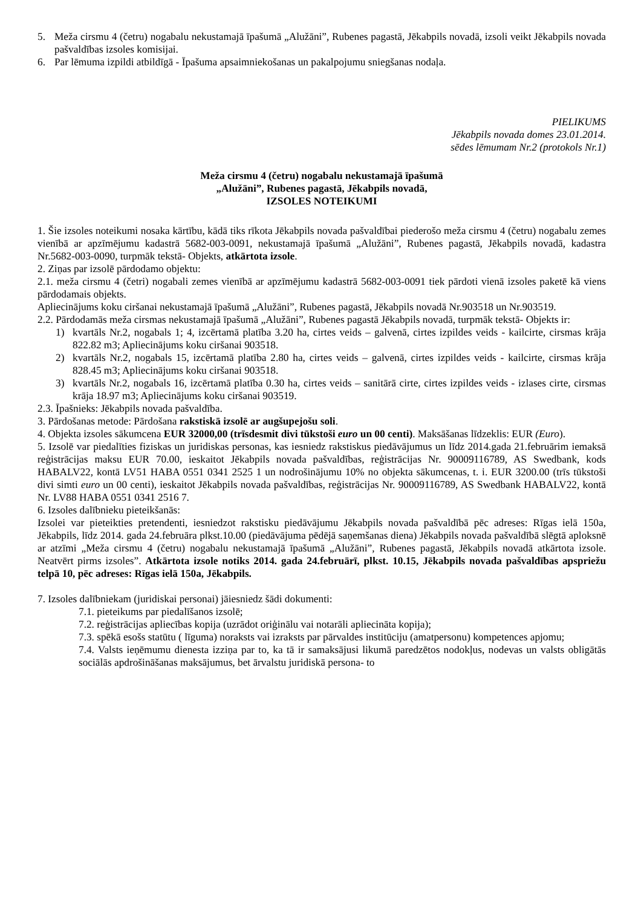5. Meža cirsmu 4 (četru) nogabalu nekustamajā īpašumā „Alužāni”, Rubenes pagastā, Jēkabpils novadā, izsoli veikt Jēkabpils novada pašvaldības izsoles komisijai.
6. Par lēmuma izpildi atbildīgā - Īpašuma apsaimniekošanas un pakalpojumu sniegšanas nodaļa.
PIELIKUMS
Jēkabpils novada domes 23.01.2014.
sēdes lēmumam Nr.2 (protokols Nr.1)
Meža cirsmu 4 (četru) nogabalu nekustamajā īpašumā
„Alužāni”, Rubenes pagastā, Jēkabpils novadā,
IZSOLES NOTEIKUMI
1. Šie izsoles noteikumi nosaka kārtību, kādā tiks rīkota Jēkabpils novada pašvaldībai piederošo meža cirsmu 4 (četru) nogabalu zemes vienībā ar apzīmējumu kadastrā 5682-003-0091, nekustamajā īpašumā „Alužāni”, Rubenes pagastā, Jēkabpils novadā, kadastra Nr.5682-003-0090, turpmāk tekstā- Objekts, atkārtota izsole.
2. Ziņas par izsolē pārdodamo objektu:
2.1. meža cirsmu 4 (četri) nogabali zemes vienībā ar apzīmējumu kadastrā 5682-003-0091 tiek pārdoti vienā izsoles paketē kā viens pārdodamais objekts.
Apliecinājums koku ciršanai nekustamajā īpašumā „Alužāni”, Rubenes pagastā, Jēkabpils novadā Nr.903518 un Nr.903519.
2.2. Pārdodamās meža cirsmas nekustamajā īpašumā „Alužāni”, Rubenes pagastā Jēkabpils novadā, turpmāk tekstā- Objekts ir:
1) kvartāls Nr.2, nogabals 1; 4, izcērtamā platība 3.20 ha, cirtes veids – galvenā, cirtes izpildes veids - kailcirte, cirsmas krāja 822.82 m3; Apliecinājums koku ciršanai 903518.
2) kvartāls Nr.2, nogabals 15, izcērtamā platība 2.80 ha, cirtes veids – galvenā, cirtes izpildes veids - kailcirte, cirsmas krāja 828.45 m3; Apliecinājums koku ciršanai 903518.
3) kvartāls Nr.2, nogabals 16, izcērtamā platība 0.30 ha, cirtes veids – sanitārā cirte, cirtes izpildes veids - izlases cirte, cirsmas krāja 18.97 m3; Apliecinājums koku ciršanai 903519.
2.3. Īpašnieks: Jēkabpils novada pašvaldība.
3. Pārdošanas metode: Pārdošana rakstiskā izsolē ar augšupejošu soli.
4. Objekta izsoles sākumcena EUR 32000,00 (trīsdesmit divi tūkstoši euro un 00 centi). Maksāšanas līdzeklis: EUR (Euro).
5. Izsolē var piedalīties fiziskas un juridiskas personas, kas iesniedz rakstiskus piedāvājumus un līdz 2014.gada 21.februārim iemaksā reģistrācijas maksu EUR 70.00, ieskaitot Jēkabpils novada pašvaldības, reģistrācijas Nr. 90009116789, AS Swedbank, kods HABALV22, kontā LV51 HABA 0551 0341 2525 1 un nodrošinājumu 10% no objekta sākumcenas, t. i. EUR 3200.00 (trīs tūkstoši divi simti euro un 00 centi), ieskaitot Jēkabpils novada pašvaldības, reģistrācijas Nr. 90009116789, AS Swedbank HABALV22, kontā Nr. LV88 HABA 0551 0341 2516 7.
6. Izsoles dalībnieku pieteikšanās:
Izsolei var pieteikties pretendenti, iesniedzot rakstisku piedāvājumu Jēkabpils novada pašvaldībā pēc adreses: Rīgas ielā 150a, Jēkabpils, līdz 2014. gada 24.februāra plkst.10.00 (piedāvājuma pēdējā saņemšanas diena) Jēkabpils novada pašvaldībā slēgtā aploksnē ar atzīmi „Meža cirsmu 4 (četru) nogabalu nekustamajā īpašumā „Alužāni”, Rubenes pagastā, Jēkabpils novadā atkārtota izsole. Neatvērt pirms izsoles”. Atkārtota izsole notiks 2014. gada 24.februārī, plkst. 10.15, Jēkabpils novada pašvaldības apspriežu telpā 10, pēc adreses: Rīgas ielā 150a, Jēkabpils.
7. Izsoles dalībniekam (juridiskai personai) jāiesniedz šādi dokumenti:
7.1. pieteikums par piedalīšanos izsolē;
7.2. reģistrācijas apliecības kopija (uzrādot oriģinālu vai notarāli apliecināta kopija);
7.3. spēkā esošs statūtu ( līguma) noraksts vai izraksts par pārvaldes institūciju (amatpersonu) kompetences apjomu;
7.4. Valsts ieņēmumu dienesta izziņa par to, ka tā ir samaksājusi likumā paredzētos nodokļus, nodevas un valsts obligātās sociālās apdrošināšanas maksājumus, bet ārvalstu juridiskā persona- to